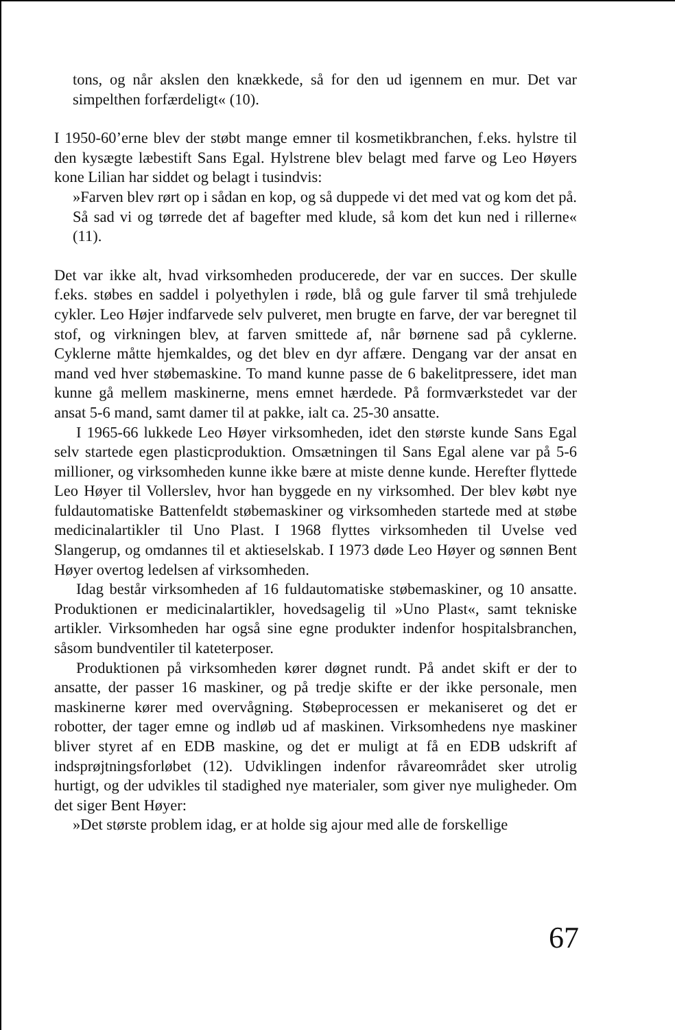tons, og når akslen den knækkede, så for den ud igennem en mur. Det var simpelthen forfærdeligt« (10).
I 1950-60’erne blev der støbt mange emner til kosmetikbranchen, f.eks. hylstre til den kysægte læbestift Sans Egal. Hylstrene blev belagt med farve og Leo Høyers kone Lilian har siddet og belagt i tusindvis:
»Farven blev rørt op i sådan en kop, og så duppede vi det med vat og kom det på. Så sad vi og tørrede det af bagefter med klude, så kom det kun ned i rillerne« (11).
Det var ikke alt, hvad virksomheden producerede, der var en succes. Der skulle f.eks. støbes en saddel i polyethylen i røde, blå og gule farver til små trehjulede cykler. Leo Højer indfarvede selv pulveret, men brugte en farve, der var beregnet til stof, og virkningen blev, at farven smittede af, når børnene sad på cyklerne. Cyklerne måtte hjemkaldes, og det blev en dyr affære. Dengang var der ansat en mand ved hver støbemaskine. To mand kunne passe de 6 bakelitpressere, idet man kunne gå mellem maskinerne, mens emnet hærdede. På formværkstedet var der ansat 5-6 mand, samt damer til at pakke, ialt ca. 25-30 ansatte.
I 1965-66 lukkede Leo Høyer virksomheden, idet den største kunde Sans Egal selv startede egen plasticproduktion. Omsætningen til Sans Egal alene var på 5-6 millioner, og virksomheden kunne ikke bære at miste denne kunde. Herefter flyttede Leo Høyer til Vollerslev, hvor han byggede en ny virksomhed. Der blev købt nye fuldautomatiske Battenfeldt støbemaskiner og virksomheden startede med at støbe medicinalartikler til Uno Plast. I 1968 flyttes virksomheden til Uvelse ved Slangerup, og omdannes til et aktieselskab. I 1973 døde Leo Høyer og sønnen Bent Høyer overtog ledelsen af virksomheden.
Idag består virksomheden af 16 fuldautomatiske støbemaskiner, og 10 ansatte. Produktionen er medicinalartikler, hovedsagelig til »Uno Plast«, samt tekniske artikler. Virksomheden har også sine egne produkter indenfor hospitalsbranchen, såsom bundventiler til kateterposer.
Produktionen på virksomheden kører døgnet rundt. På andet skift er der to ansatte, der passer 16 maskiner, og på tredje skifte er der ikke personale, men maskinerne kører med overvågning. Støbeprocessen er mekaniseret og det er robotter, der tager emne og indløb ud af maskinen. Virksomhedens nye maskiner bliver styret af en EDB maskine, og det er muligt at få en EDB udskrift af indsprøjtningsforløbet (12). Udviklingen indenfor råvareområdet sker utrolig hurtigt, og der udvikles til stadighed nye materialer, som giver nye muligheder. Om det siger Bent Høyer:
»Det største problem idag, er at holde sig ajour med alle de forskellige
67